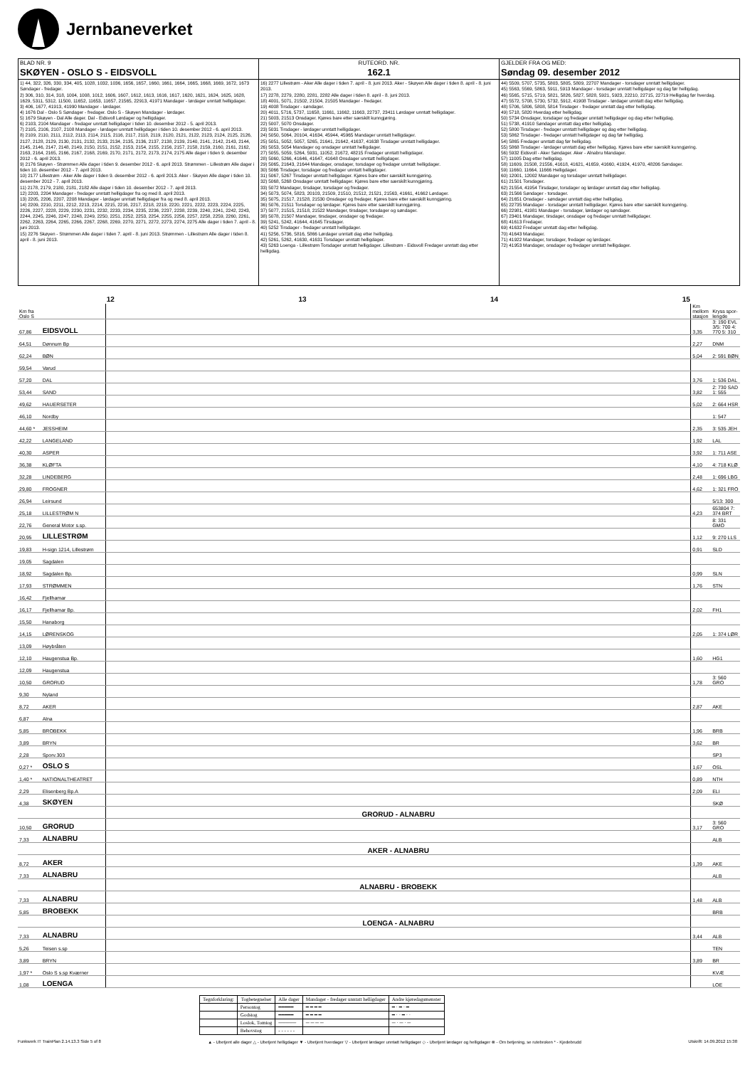Jernbaneverket
| BLAD NR. 9 SKØYEN - OSLO S - EIDSVOLL | RUTEORD. NR. 162.1 | GJELDER FRA OG MED: Søndag 09. desember 2012 |
| 1) 44, 322, 326, 330, 334, 405, 1028, 1032, 1036, 1656, 1657, 1660, 1661, 1664, 1665, 1668, 1669, 1672, 1673 Søndager - fredager. 2) 306, 310, 314, 318, 1004, 1008, 1012, 1606, 1607, 1612, 1613, 1616, 1617, 1620, 1621, 1624, 1625, 1628, 1629, 5311, 5312, 11500, 11652, 11653, 11657, 21565, 22913, 41971 Mandager - lørdager unntatt helligdager. 3) 406, 1677, 41913, 41990 Mandager - lørdager. 4) 1676 Dal - Oslo S Søndager - fredager. Oslo S - Skøyen Mandager - lørdager. 5) 1679 Skøyen - Dal Alle dager. Dal - Eidsvoll Lørdager og helligdager. 6) 2103, 2104 Mandager - fredager unntatt helligdager i tiden 10. desember 2012 - 5. april 2013. 7) 2105, 2106, 2107, 2108 Mandager - lørdager unntatt helligdager i tiden 10. desember 2012 - 6. april 2013. 8) 2109, 2110, 2111, 2112, 2113, 2114, 2115, 2116, 2117, 2118, 2119, 2120, 2121, 2122, 2123, 2124, 2125, 2126, 2127, 2128, 2129, 2130, 2131, 2132, 2133, 2134, 2135, 2136, 2137, 2138, 2139, 2140, 2141, 2142, 2143, 2144, 2145, 2146, 2147, 2148, 2149, 2150, 2151, 2152, 2153, 2154, 2155, 2156, 2157, 2158, 2159, 2160, 2161, 2162, 2163, 2164, 2165, 2166, 2167, 2168, 2169, 2170, 2171, 2172, 2173, 2174, 2175 Alle dager i tiden 9. desember 2012 - 6. april 2013. 9) 2176 Skøyen - Strømmen Alle dager i tiden 9. desember 2012 - 6. april 2013. Strømmen - Lillestrøm Alle dager i tiden 10. desember 2012 - 7. april 2013. 10) 2177 Lillestrøm - Aker Alle dager i tiden 9. desember 2012 - 6. april 2013. Aker - Skøyen Alle dager i tiden 10. desember 2012 - 7. april 2013. 11) 2178, 2179, 2180, 2181, 2182 Alle dager i tiden 10. desember 2012 - 7. april 2013. 12) 2203, 2204 Mandager - fredager unntatt helligdager fra og med 8. april 2013. 13) 2205, 2206, 2207, 2208 Mandager - lørdager unntatt helligdager fra og med 8. april 2013. 14) 2209, 2210, 2211, 2212, 2213, 2214, 2215, 2216, 2217, 2218, 2219, 2220, 2221, 2222, 2223, 2224, 2225, 2226, 2227, 2228, 2229, 2230, 2231, 2232, 2233, 2234, 2235, 2236, 2237, 2238, 2239, 2240, 2241, 2242, 2243, 2244, 2245, 2246, 2247, 2248, 2249, 2250, 2251, 2252, 2253, 2254, 2255, 2256, 2257, 2258, 2259, 2260, 2261, 2262, 2263, 2264, 2265, 2266, 2267, 2268, 2269, 2270, 2271, 2272, 2273, 2274, 2275 Alle dager i tiden 7. april - 8. juni 2013. 15) 2276 Skøyen - Strømmen Alle dager i tiden 7. april - 8. juni 2013. Strømmen - Lillestrøm Alle dager i tiden 8. april - 8. juni 2013. | 16) 2277 Lillestrøm - Aker Alle dager i tiden 7. april - 8. juni 2013. Aker - Skøyen Alle dager i tiden 8. april - 8. juni 2013. 17) 2278, 2279, 2280, 2281, 2282 Alle dager i tiden 8. april - 8. juni 2013. 18) 4001, 5071, 21502, 21504, 21505 Mandager - fredager. 19) 4008 Tirsdager - søndager. 20) 4011, 5716, 5737, 11658, 11661, 11662, 11663, 22737, 23411 Lørdager unntatt helligdager. 21) 5003, 21513 Onsdager. Kjøres bare etter særskilt kunngjøring. 22) 5007, 5070 Onsdager. 23) 5031 Tirsdager - lørdager unntatt helligdager. 24) 5050, 5064, 20104, 41634, 45944, 45965 Mandager unntatt helligdager. 25) 5051, 5052, 5057, 5265, 21641, 21642, 41637, 41638 Tirsdager unntatt helligdager. 26) 5053, 5054 Mandager og onsdager unntatt helligdager. 27) 5055, 5059, 5264, 5931, 11052, 21672, 48215 Fredager unntatt helligdager. 28) 5060, 5266, 41646, 41647, 41648 Onsdager unntatt helligdager. 29) 5065, 21643, 21644 Mandager, onsdager, torsdager og fredager unntatt helligdager. 30) 5066 Tirsdager, torsdager og fredager unntatt helligdager. 31) 5067, 5267 Tirsdager unntatt helligdager. Kjøres bare etter særskilt kunngjøring. 32) 5068, 5268 Onsdager unntatt helligdager. Kjøres bare etter særskilt kunngjøring. 33) 5072 Mandager, tirsdager, torsdager og fredager. 34) 5073, 5074, 5823, 20103, 21509, 21510, 21512, 21521, 21563, 41661, 41662 Lørdager. 35) 5075, 21517, 21528, 21530 Onsdager og fredager. Kjøres bare etter særskilt kunngjøring. 36) 5076, 21511 Torsdager og lørdager. Kjøres bare etter særskilt kunngjøring. 37) 5077, 21515, 21518, 21522 Mandager, tirsdager, torsdager og søndager. 38) 5078, 21507 Mandager, tirsdager, onsdager og fredager. 39) 5241, 5242, 41644, 41645 Tirsdager. 40) 5252 Tirsdager - fredager unntatt helligdager. 41) 5256, 5736, 5816, 5866 Lørdager unntatt dag etter helligdag. 42) 5261, 5262, 41630, 41631 Torsdager unntatt helligdager. 43) 5263 Loenga - Lillestrøm Torsdager unntatt helligdager. Lillestrøm - Eidsvoll Fredager unntatt dag etter helligdag. | 44) 5509, 5707, 5735, 5803, 5805, 5809, 22707 Mandager - torsdager unntatt helligdager. 45) 5563, 5569, 5863, 5911, 5913 Mandager - torsdager unntatt helligdager og dag før helligdag. 46) 5565, 5715, 5719, 5821, 5826, 5827, 5828, 5921, 5923, 22210, 22715, 22719 Helligdag før hverdag. 47) 5572, 5708, 5730, 5732, 5912, 41908 Tirsdager - lørdager unntatt dag etter helligdag. 48) 5706, 5806, 5808, 5814 Tirsdager - fredager unntatt dag etter helligdag. 49) 5718, 5820 Hverdag etter helligdag. 50) 5734 Onsdager, torsdager og fredager unntatt helligdager og dag etter helligdag. 51) 5738, 41910 Søndager unntatt dag etter helligdag. 52) 5800 Tirsdager - fredager unntatt helligdager og dag etter helligdag. 53) 5862 Tirsdager - fredager unntatt helligdager og dag før helligdag. 54) 5865 Fredager unntatt dag før helligdag. 55) 5868 Tirsdager - lørdager unntatt dag etter helligdag. Kjøres bare etter særskilt kunngjøring. 56) 5932 Eidsvoll - Aker Søndager. Aker - Alnabru Mandager. 57) 11005 Dag etter helligdag. 58) 11609, 21508, 21556, 41618, 41621, 41659, 41660, 41924, 41970, 48206 Søndager. 59) 11660, 11664, 11666 Helligdager. 60) 12001, 12002 Mandager og torsdager unntatt helligdager. 61) 21501 Torsdager. 62) 21554, 41954 Tirsdager, torsdager og lørdager unntatt dag etter helligdag. 63) 21566 Søndager - torsdager. 64) 21651 Onsdager - søndager unntatt dag etter helligdag. 65) 22735 Mandager - torsdager unntatt helligdager. Kjøres bare etter særskilt kunngjøring. 66) 22981, 41981 Mandager - torsdager, lørdager og søndager. 67) 23401 Mandager, tirsdager, onsdager og fredager unntatt helligdager. 68) 41613 Fredager. 69) 41632 Fredager unntatt dag etter helligdag. 70) 41643 Mandager. 71) 41922 Mandager, torsdager, fredager og lørdager. 72) 41953 Mandager, onsdager og fredager unntatt helligdager. |
| | | 12 13 14 15 | | |
| --- | --- | --- | --- | --- |
| Km fra Oslo S | | | Km mellom stasjon | Kryss spor-lengde |
| 67,86 | EIDSVOLL | | 3,35 | 3: 190 EVL 3/5: 700 4: 770 5: 310 |
| 64,51 | Dønnum Bp | | 2,27 | DNM |
| 62,24 | BØN | | 5,04 | 2: 591 BØN |
| 59,54 | Varud | | | |
| 57,20 | DAL | | 3,76 | 1: 536 DAL |
| 53,44 | SAND | | 3,82 | 2: 730 SAD 1: 555 |
| 49,62 | HAUERSETER | | 5,02 | 2: 664 HSR |
| 46,10 | Nordby | | | 1: 547 |
| 44,60 * | JESSHEIM | | 2,35 | 3: 535 JEH |
| 42,22 | LANGELAND | | 1,92 | LAL |
| 40,30 | ASPER | | 3,92 | 1: 711 ASE |
| 36,38 | KLØFTA | | 4,10 | 4: 718 KLØ |
| 32,28 | LINDEBERG | | 2,48 | 1: 696 LBG |
| 29,80 | FROGNER | | 4,62 | 1: 321 FRO |
| 26,94 | Leirsund | | | 5/13: 300 |
| 25,18 | LILLESTRØM N | | 4,23 | 653804 7: 374 BRT |
| 22,76 | General Motor s.sp. | | | 8: 331 GMO |
| 20,95 | LILLESTRØM | | 1,12 | 9: 270 LLS |
| 19,83 | H-sign 1214, Lillestrøm | | 0,91 | SLD |
| 19,05 | Sagdalen | | | |
| 18,92 | Sagdalen Bp. | | 0,99 | SLN |
| 17,93 | STRØMMEN | | 1,76 | STN |
| 16,42 | Fjellhamar | | | |
| 16,17 | Fjellhamar Bp. | | 2,02 | FH1 |
| 15,50 | Hanaborg | | | |
| 14,15 | LØRENSKOG | | 2,05 | 1: 374 LØR |
| 13,09 | Høybråten | | | |
| 12,10 | Haugenstua Bp. | | 1,60 | HG1 |
| 12,09 | Haugenstua | | | |
| 10,50 | GRORUD | | 1,78 | 3: 560 GRO |
| 9,30 | Nyland | | | |
| 8,72 | AKER | | 2,87 | AKE |
| 6,87 | Alna | | | |
| 5,85 | BROBEKK | | 1,96 | BRB |
| 3,89 | BRYN | | 3,62 | BR |
| 2,28 | Sporv.303 | | | SP3 |
| 0,27 * | OSLO S | | 1,67 | OSL |
| 1,40 * | NATIONALTHEATRET | | 0,89 | NTH |
| 2,29 | Elisenberg Bp.A | | 2,09 | ELI |
| 4,38 | SKØYEN | | | SKØ |
| | | GRORUD - ALNABRU | | |
| 10,50 | GRORUD | | 3,17 | 3: 560 GRO |
| 7,33 | ALNABRU | | | ALB |
| | | AKER - ALNABRU | | |
| 8,72 | AKER | | 1,39 | AKE |
| 7,33 | ALNABRU | | | ALB |
| | | ALNABRU - BROBEKK | | |
| 7,33 | ALNABRU | | 1,48 | ALB |
| 5,85 | BROBEKK | | | BRB |
| | | LOENGA - ALNABRU | | |
| 7,33 | ALNABRU | | 3,44 | ALB |
| 5,26 | Teisen s.sp | | | TEN |
| 3,89 | BRYN | | 3,89 | BR |
| 1,97 * | Oslo S s.sp Kværner | | | KVÆ |
| 1,08 | LOENGA | | | LOE |
| Tegnforklaring: | Togbetegnelser | Alle dager | Mandager - fredager unntatt helligdager | Andre kjøredagsmønster |
| --- | --- | --- | --- | --- |
| | Persontog | ━━━━━ | ━ ━ ━ ━ | ━ · ━ · ━ |
| | Godstog | ━━━━━ | ━ ━ ━ ━ | ━ · · ━ · · |
| | Loslok, Tomtog | ───── | ─ ─ ─ ─ | ─ · ─ · ─ |
| | Behovstog | - - - - - - | | |
Funkwerk IT TrainPlan 2.14.13.3 Side 5 of 8 ▲ - Ubetjent alle dager △ - Ubetjent helligdager ▼ - Ubetjent hverdager ▽ - Ubetjent lørdager unntatt helligdager ◇ - Ubetjent lørdager og helligdager ⊗ - Om betjening, se rutebroken * - Kjedebrudd Utskrift: 14.09.2012 15:38